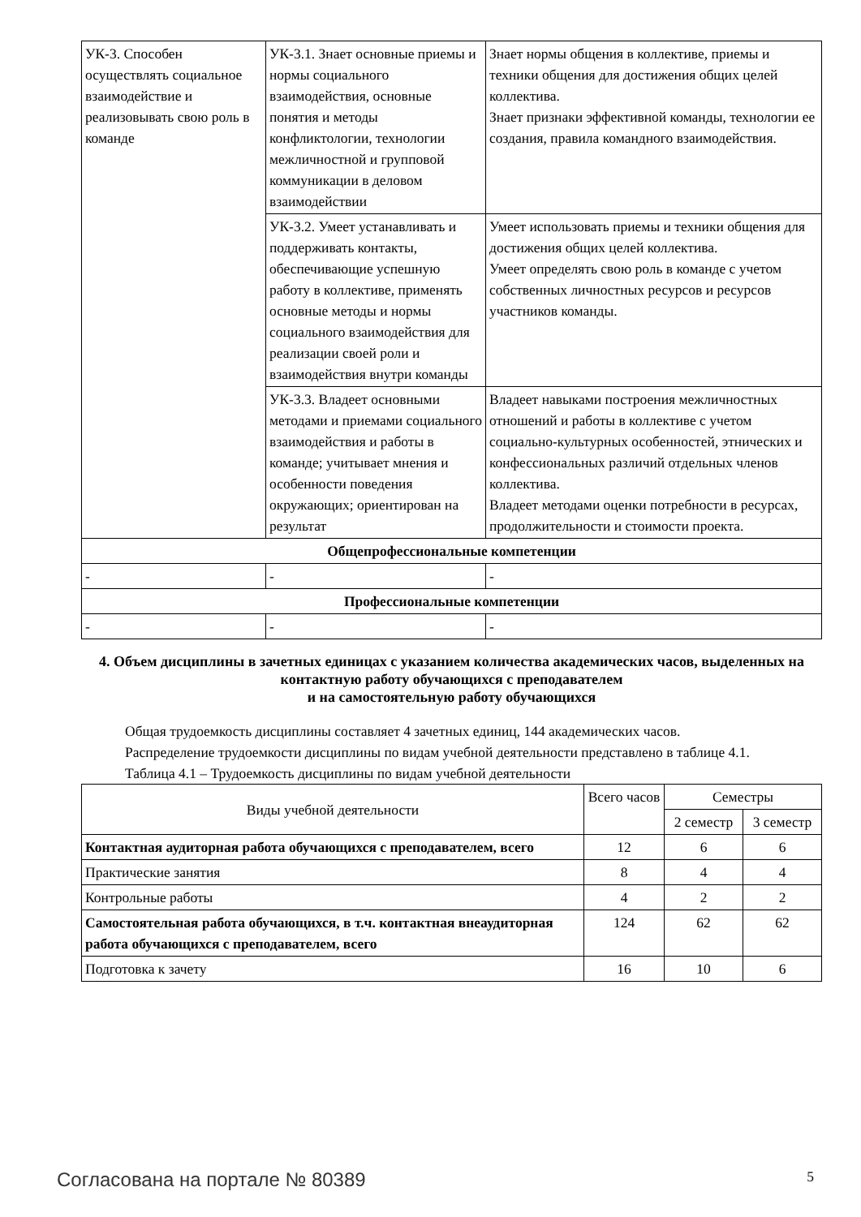| УК-3. Способен осуществлять социальное взаимодействие и реализовывать свою роль в команде | УК-3.1. Знает основные приемы и нормы социального взаимодействия, основные понятия и методы конфликтологии, технологии межличностной и групповой коммуникации в деловом взаимодействии | Знает нормы общения в коллективе, приемы и техники общения для достижения общих целей коллектива. Знает признаки эффективной команды, технологии ее создания, правила командного взаимодействия. |
| | УК-3.2. Умеет устанавливать и поддерживать контакты, обеспечивающие успешную работу в коллективе, применять основные методы и нормы социального взаимодействия для реализации своей роли и взаимодействия внутри команды | Умеет использовать приемы и техники общения для достижения общих целей коллектива. Умеет определять свою роль в команде с учетом собственных личностных ресурсов и ресурсов участников команды. |
| | УК-3.3. Владеет основными методами и приемами социального взаимодействия и работы в команде; учитывает мнения и особенности поведения окружающих; ориентирован на результат | Владеет навыками построения межличностных отношений и работы в коллективе с учетом социально-культурных особенностей, этнических и конфессиональных различий отдельных членов коллектива. Владеет методами оценки потребности в ресурсах, продолжительности и стоимости проекта. |
| Общепрофессиональные компетенции | | |
| - | - | - |
| Профессиональные компетенции | | |
| - | - | - |
4. Объем дисциплины в зачетных единицах с указанием количества академических часов, выделенных на контактную работу обучающихся с преподавателем
и на самостоятельную работу обучающихся
Общая трудоемкость дисциплины составляет 4 зачетных единиц, 144 академических часов.
Распределение трудоемкости дисциплины по видам учебной деятельности представлено в таблице 4.1.
Таблица 4.1 – Трудоемкость дисциплины по видам учебной деятельности
| Виды учебной деятельности | Всего часов | Семестры | |
| --- | --- | --- | --- |
| | | 2 семестр | 3 семестр |
| Контактная аудиторная работа обучающихся с преподавателем, всего | 12 | 6 | 6 |
| Практические занятия | 8 | 4 | 4 |
| Контрольные работы | 4 | 2 | 2 |
| Самостоятельная работа обучающихся, в т.ч. контактная внеаудиторная работа обучающихся с преподавателем, всего | 124 | 62 | 62 |
| Подготовка к зачету | 16 | 10 | 6 |
Согласована на портале № 80389 5